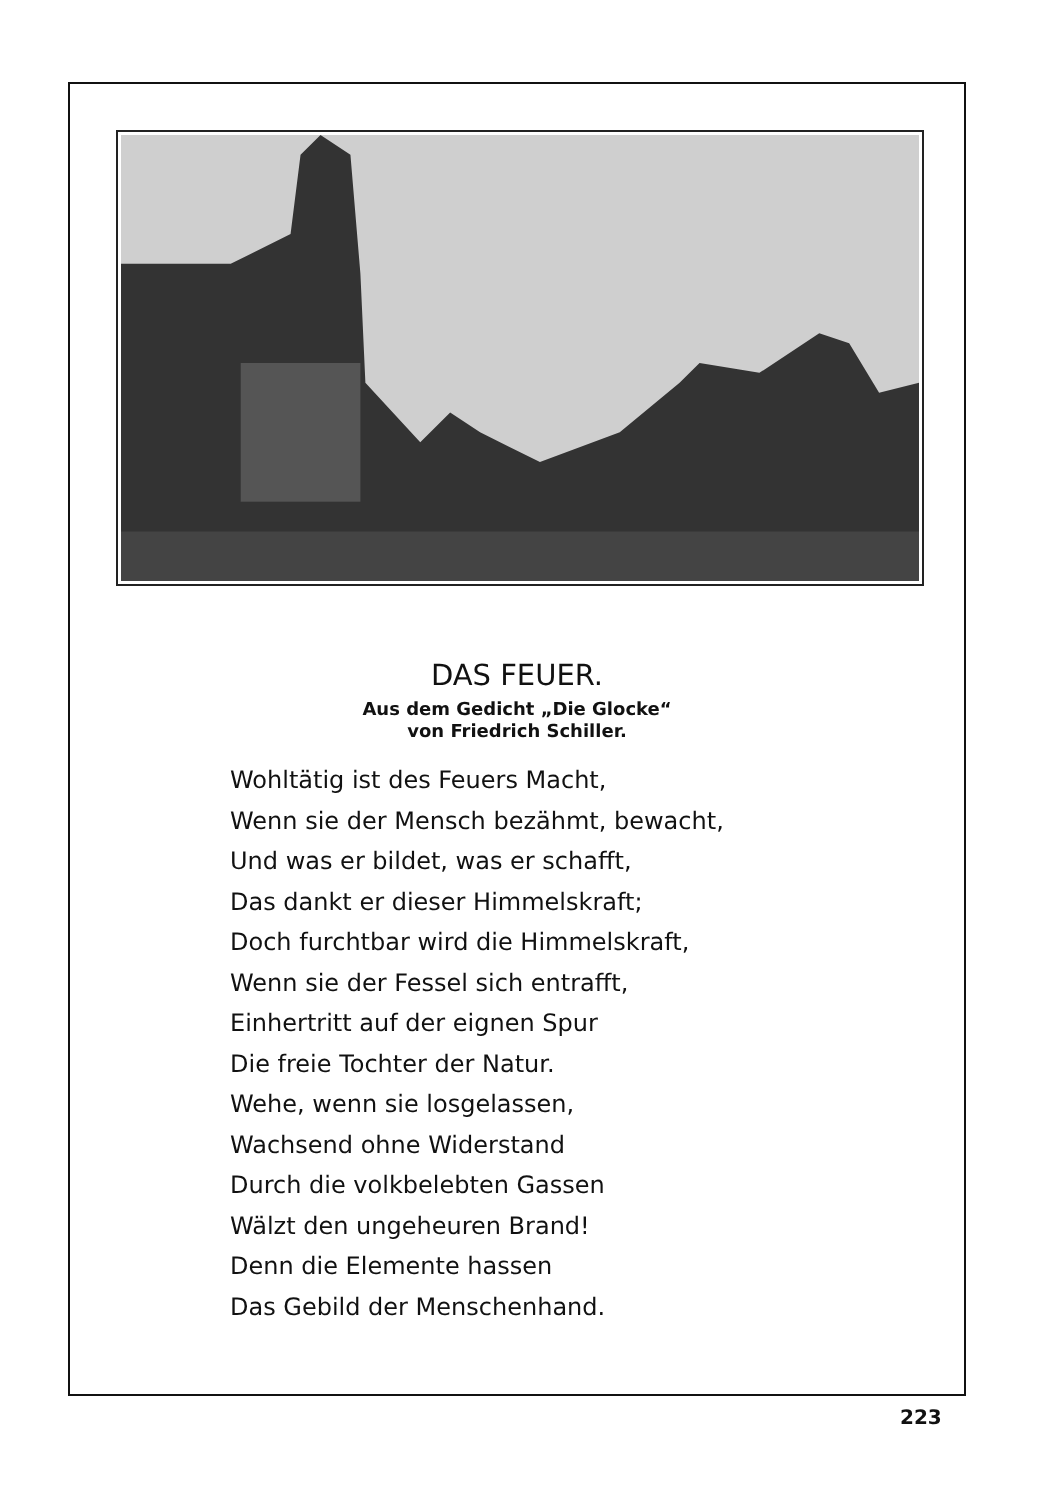DAS FEUER.
Aus dem Gedicht „Die Glocke“
von Friedrich Schiller.
Wohltätig ist des Feuers Macht,
Wenn sie der Mensch bezähmt, bewacht,
Und was er bildet, was er schafft,
Das dankt er dieser Himmelskraft;
Doch furchtbar wird die Himmelskraft,
Wenn sie der Fessel sich entrafft,
Einhertritt auf der eignen Spur
Die freie Tochter der Natur.
Wehe, wenn sie losgelassen,
Wachsend ohne Widerstand
Durch die volkbelebten Gassen
Wälzt den ungeheuren Brand!
Denn die Elemente hassen
Das Gebild der Menschenhand.
223